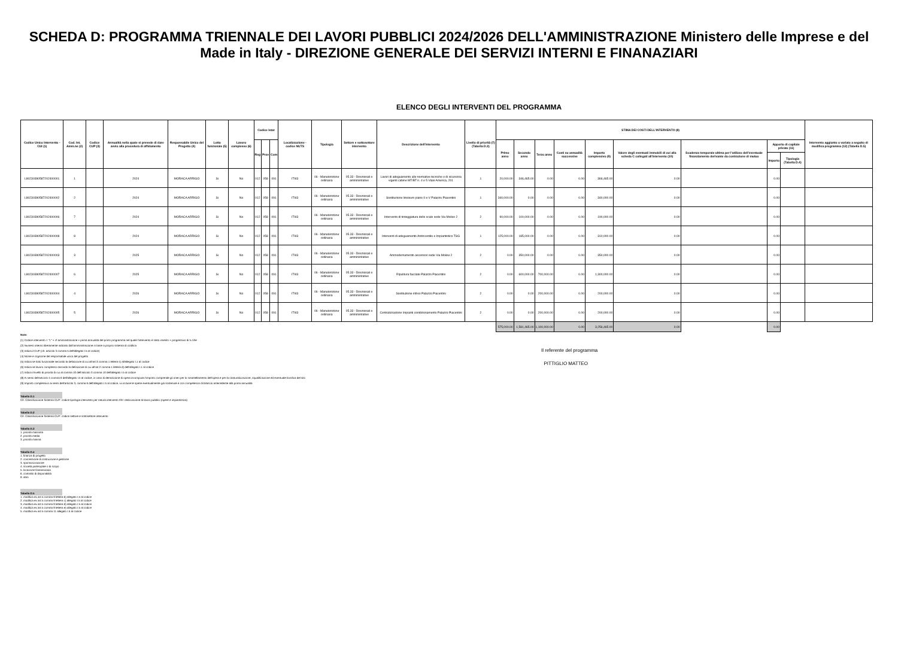SCHEDA D: PROGRAMMA TRIENNALE DEI LAVORI PUBBLICI 2024/2026 DELL'AMMINISTRAZIONE Ministero delle Imprese e del Made in Italy - DIREZIONE GENERALE DEI SERVIZI INTERNI E FINANAZIARI
ELENCO DEGLI INTERVENTI DEL PROGRAMMA
| Codice Unico Intervento - CUI (1) | Cod. Int. Amm.ne (2) | Codice CUP (3) | Annualità nella quale si prevede di dare avvio alla procedura di affidamento | Responsabile Unico del Progetto (4) | Lotto funzionale (5) | Lavoro complesso (6) | Codice Istat | | | Localizzazione - codice NUTS | Tipologia | Settore e sottosettore intervento | Descrizione dell'intervento | Livello di priorità (7) (Tabella D.3) | STIMA DEI COSTI DELL'INTERVENTO (8) | | | | | | | | | Intervento aggiunto o variato a seguito di modifica programma (12) (Tabella D.5) |
| --- | --- | --- | --- | --- | --- | --- | --- | --- | --- | --- | --- | --- | --- | --- | --- | --- | --- | --- | --- | --- | --- | --- | --- | --- |
| | | | | | | | Reg | Prov | Com | | | | | | Primo anno | Secondo anno | Terzo anno | Costi su annualità successive | Importo complessivo (9) | Valore degli eventuali immobili di cui alla scheda C collegati all'intervento (10) | Scadenza temporale ultima per l'utilizzo dell'eventuale finanziamento derivante da contrazione di mutuo | Apporto di capitale privato (11) | | |
| | | | | | | | | | | | | | | | | | | | | | | Importo | Tipologia (Tabella D.4) | |
| L80230390587202400001 | 1 | | 2024 | MORACA ARRIGO | Si | No | 012 | 058 | 091 | ITI43 | 06 - Manutenzione ordinaria | 05.33 - Direzionali e amministrative | Lavori di adeguamento alle normative tecniche e di sicurezza vigenti cabine MT/BT n. 4 e 5 Viale America, 201 | 1 | 20,000.00 | 346,465.00 | 0.00 | 0.00 | 366,465.00 | 0.00 | | 0.00 | | |
| L80230390587202400002 | 2 | | 2024 | MORACA ARRIGO | Si | No | 012 | 058 | 091 | ITI43 | 06 - Manutenzione ordinaria | 05.33 - Direzionali e amministrative | Sostituzione linoleum piano II e V Palazzo Piacentini | 1 | 340,000.00 | 0.00 | 0.00 | 0.00 | 340,000.00 | 0.00 | | 0.00 | | |
| L80230390587202400006 | 7 | | 2024 | MORACA ARRIGO | Si | No | 012 | 058 | 091 | ITI43 | 06 - Manutenzione ordinaria | 05.33 - Direzionali e amministrative | Intervento di tinteggiatura delle scale sede Via Molise 2 | 2 | 90,000.00 | 100,000.00 | 0.00 | 0.00 | 190,000.00 | 0.00 | | 0.00 | | |
| L80230390587202400008 | 8 | | 2024 | MORACA ARRIGO | Si | No | 012 | 058 | 091 | ITI43 | 06 - Manutenzione ordinaria | 05.33 - Direzionali e amministrative | Interventi di adeguamento Antincendio e Impiantistico TSG | 1 | 125,000.00 | 185,000.00 | 0.00 | 0.00 | 310,000.00 | 0.00 | | 0.00 | | |
| L80230390587202400003 | 3 | | 2025 | MORACA ARRIGO | Si | No | 012 | 058 | 091 | ITI43 | 06 - Manutenzione ordinaria | 05.33 - Direzionali e amministrative | Ammodernamento ascensori sede Via Molise 2 | 2 | 0.00 | 350,000.00 | 0.00 | 0.00 | 350,000.00 | 0.00 | | 0.00 | | |
| L80230390587202400007 | 6 | | 2025 | MORACA ARRIGO | Si | No | 012 | 058 | 091 | ITI43 | 06 - Manutenzione ordinaria | 05.33 - Direzionali e amministrative | Ripulitura facciate Palazzo Piacentini | 2 | 0.00 | 600,000.00 | 700,000.00 | 0.00 | 1,300,000.00 | 0.00 | | 0.00 | | |
| L80230390587202400004 | 4 | | 2026 | MORACA ARRIGO | Si | No | 012 | 058 | 091 | ITI43 | 06 - Manutenzione ordinaria | 05.33 - Direzionali e amministrative | Sostituzione infissi Palazzo Piacentini | 2 | 0.00 | 0.00 | 200,000.00 | 0.00 | 200,000.00 | 0.00 | | 0.00 | | |
| L80230390587202400005 | 5 | | 2026 | MORACA ARRIGO | Si | No | 012 | 058 | 091 | ITI43 | 06 - Manutenzione ordinaria | 05.33 - Direzionali e amministrative | Centralizzazione Impianti condizionamento Palazzo Piacentini | 2 | 0.00 | 0.00 | 200,000.00 | 0.00 | 200,000.00 | 0.00 | | 0.00 | | |
| | | | | | | | | | | | | | | | 575,000.00 | 1,581,465.00 | 1,100,000.00 | 0.00 | 3,256,465.00 | 0.00 | | 0.00 | | |
Note:
(1) Codice intervento = "L" + cf amministrazione + prima annualità del primo programma nel quale l'intervento è stato inserito + progressivo di 5 cifre
(2) Numero interno liberamente indicato dall'amministrazione in base a proprio sistema di codifica
(3) Indica il CUP (cfr. articolo 3 comma 5 dell'allegato I.5 al codice)
(4) Nome e cognome del responsabile unico del progetto
(5) Indica se lotto funzionale secondo la definizione di cui all'art.3 comma 1 lettera s) all'allegato I.1 al codice
(6) Indica se lavoro complesso secondo la definizione di cui all'art.2 comma 1 lettera d) dell'allegato I.1 al codice
(7) Indica il livello di priorità di cui al comma 10 dell'articolo 3 comma 10 dell'allegato I.5 al codice
(8) Ai sensi dell'articolo 4 comma 6 dell'allegato I.5 al codice, in caso di demolizione di opera incompiuta l'importo comprende gli oneri per lo smantellamento dell'opera e per la rinaturalizzazione, riqualificazione ed eventuale bonifica del sito
(9) Importo complessivo ai sensi dell'articolo 3, comma 6 dell'allegato I.5 al codice, ivi incluse le spese eventualmente già sostenute e con competenza di bilancio antecedente alla prima annualità
Tabella D.1
Cfr. Classificazione Sistema CUP: codice tipologia intervento per natura intervento 03= realizzazione di lavori pubblici (opere e impiantistica)
Tabella D.2
Cfr. Classificazione Sistema CUP: codice settore e sottosettore intervento
Tabella D.3
1. priorità massima
2. priorità media
3. priorità minima
Tabella D.4
1. finanza di progetto
2. concessione di costruzione e gestione
3. sponsorizzazione
4. società partecipate o di scopo
5. locazione finananziaria
6. contratto di disponibilità
9. altro
Tabella D.5
1. modifica ex art.5 comma 9 lettera b) allegato I.5 al codice
2. modifica ex art.5 comma 9 lettera c) allegato I.5 al codice
3. modifica ex art.5 comma 9 lettera d) allegato I.5 al codice
4. modifica ex art.5 comma 9 lettera e) allegato I.5 al codice
5. modifica ex art.5 comma 11 allegato I.5 al codice
Il referente del programma
PITTIGLIO MATTEO